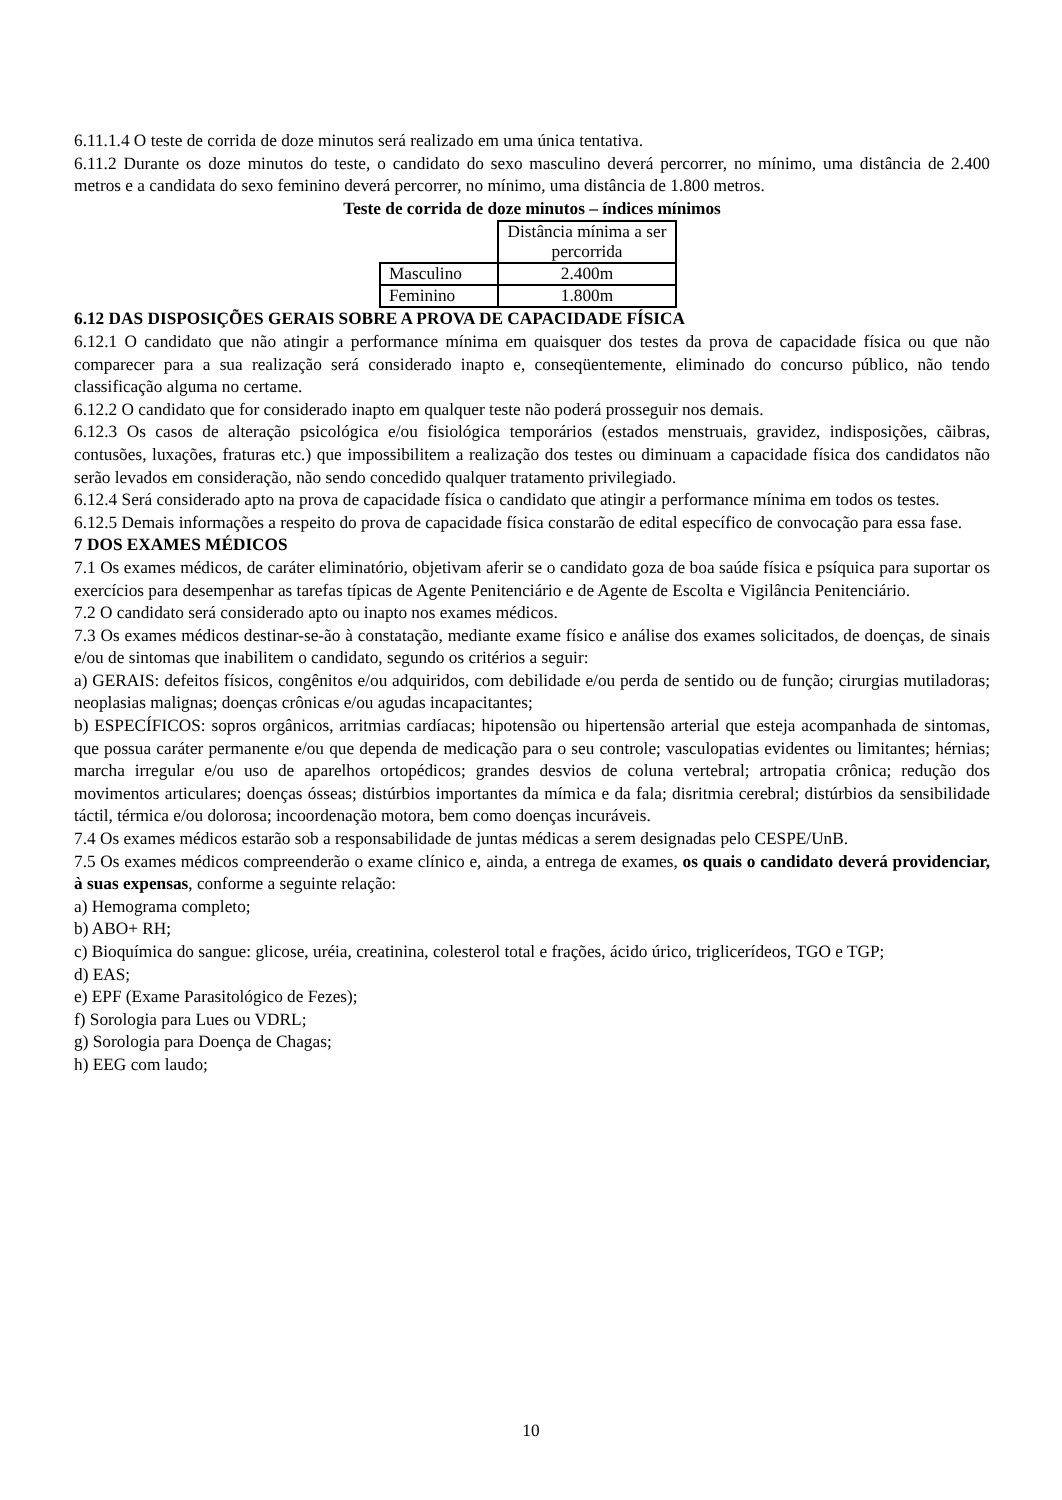6.11.1.4 O teste de corrida de doze minutos será realizado em uma única tentativa.
6.11.2 Durante os doze minutos do teste, o candidato do sexo masculino deverá percorrer, no mínimo, uma distância de 2.400 metros e a candidata do sexo feminino deverá percorrer, no mínimo, uma distância de 1.800 metros.
Teste de corrida de doze minutos – índices mínimos
| | Distância mínima a ser percorrida |
| Masculino | 2.400m |
| Feminino | 1.800m |
6.12 DAS DISPOSIÇÕES GERAIS SOBRE A PROVA DE CAPACIDADE FÍSICA
6.12.1 O candidato que não atingir a performance mínima em quaisquer dos testes da prova de capacidade física ou que não comparecer para a sua realização será considerado inapto e, conseqüentemente, eliminado do concurso público, não tendo classificação alguma no certame.
6.12.2 O candidato que for considerado inapto em qualquer teste não poderá prosseguir nos demais.
6.12.3 Os casos de alteração psicológica e/ou fisiológica temporários (estados menstruais, gravidez, indisposições, cãibras, contusões, luxações, fraturas etc.) que impossibilitem a realização dos testes ou diminuam a capacidade física dos candidatos não serão levados em consideração, não sendo concedido qualquer tratamento privilegiado.
6.12.4 Será considerado apto na prova de capacidade física o candidato que atingir a performance mínima em todos os testes.
6.12.5 Demais informações a respeito do prova de capacidade física constarão de edital específico de convocação para essa fase.
7 DOS EXAMES MÉDICOS
7.1 Os exames médicos, de caráter eliminatório, objetivam aferir se o candidato goza de boa saúde física e psíquica para suportar os exercícios para desempenhar as tarefas típicas de Agente Penitenciário e de Agente de Escolta e Vigilância Penitenciário.
7.2 O candidato será considerado apto ou inapto nos exames médicos.
7.3 Os exames médicos destinar-se-ão à constatação, mediante exame físico e análise dos exames solicitados, de doenças, de sinais e/ou de sintomas que inabilitem o candidato, segundo os critérios a seguir:
a) GERAIS: defeitos físicos, congênitos e/ou adquiridos, com debilidade e/ou perda de sentido ou de função; cirurgias mutiladoras; neoplasias malignas; doenças crônicas e/ou agudas incapacitantes;
b) ESPECÍFICOS: sopros orgânicos, arritmias cardíacas; hipotensão ou hipertensão arterial que esteja acompanhada de sintomas, que possua caráter permanente e/ou que dependa de medicação para o seu controle; vasculopatias evidentes ou limitantes; hérnias; marcha irregular e/ou uso de aparelhos ortopédicos; grandes desvios de coluna vertebral; artropatia crônica; redução dos movimentos articulares; doenças ósseas; distúrbios importantes da mímica e da fala; disritmia cerebral; distúrbios da sensibilidade táctil, térmica e/ou dolorosa; incoordenação motora, bem como doenças incuráveis.
7.4 Os exames médicos estarão sob a responsabilidade de juntas médicas a serem designadas pelo CESPE/UnB.
7.5 Os exames médicos compreenderão o exame clínico e, ainda, a entrega de exames, os quais o candidato deverá providenciar, à suas expensas, conforme a seguinte relação:
a) Hemograma completo;
b) ABO+ RH;
c) Bioquímica do sangue: glicose, uréia, creatinina, colesterol total e frações, ácido úrico, triglicerídeos, TGO e TGP;
d) EAS;
e) EPF (Exame Parasitológico de Fezes);
f) Sorologia para Lues ou VDRL;
g) Sorologia para Doença de Chagas;
h) EEG com laudo;
10